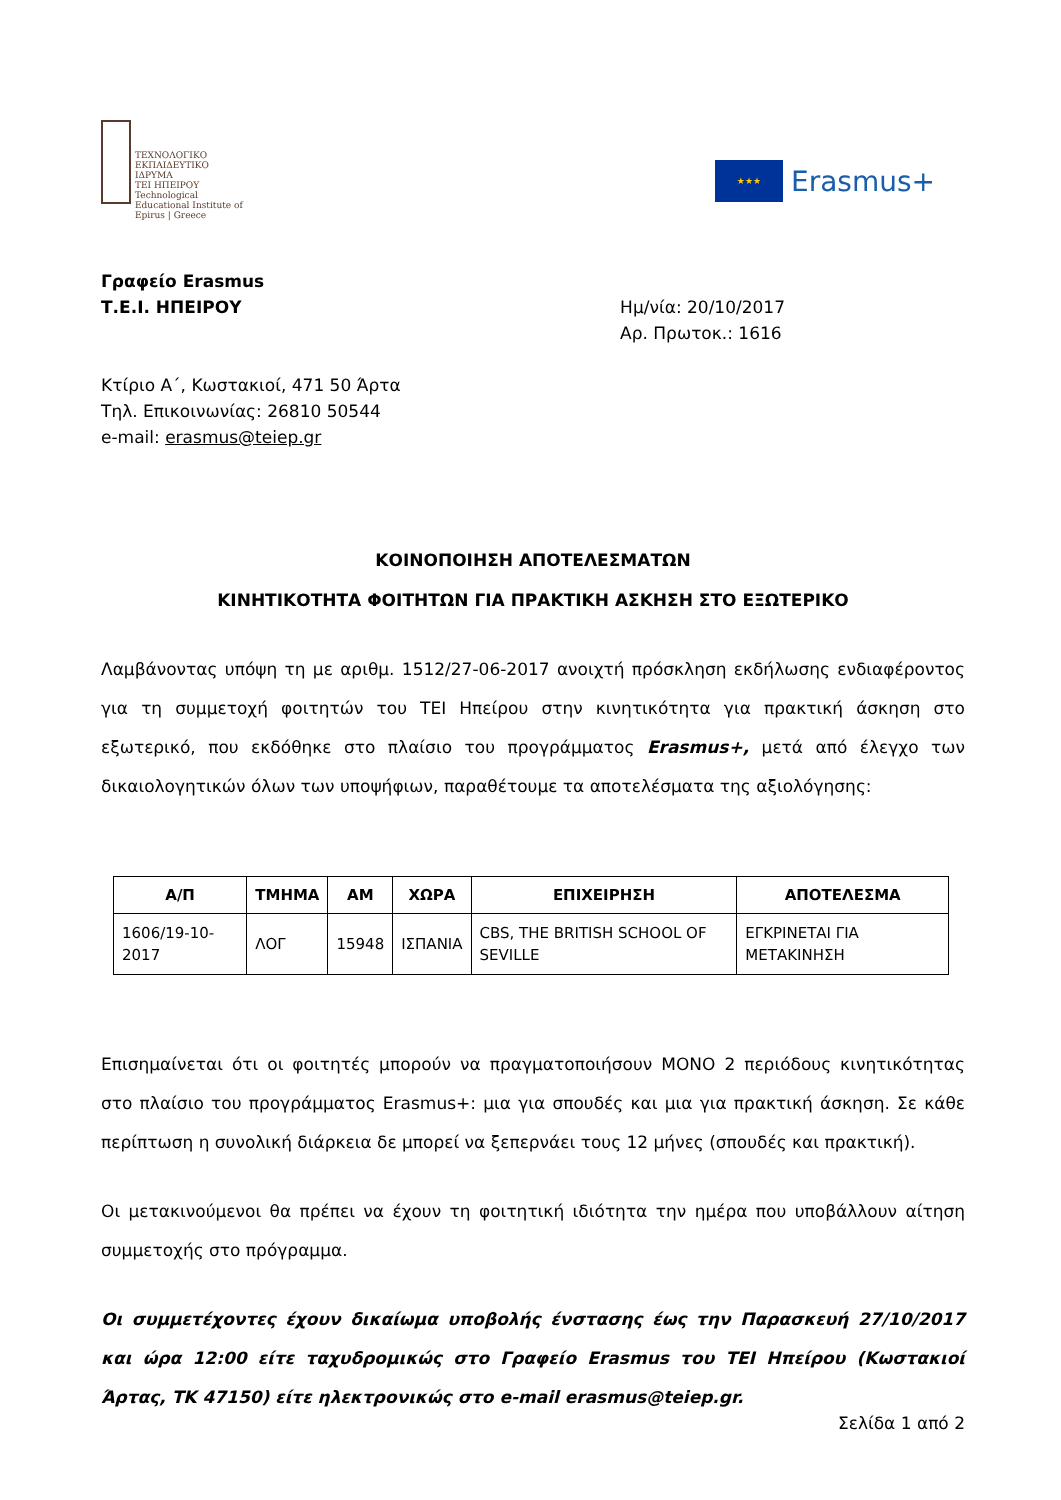ΤΕΧΝΟΛΟΓΙΚΟ ΕΚΠΑΙΔΕΥΤΙΚΟ ΙΔΡΥΜΑ
ΤΕΙ ΗΠΕΙΡΟΥ
Technological Educational Institute of Epirus | Greece
★★★
Erasmus+
Γραφείο Erasmus
Τ.Ε.Ι. ΗΠΕΙΡΟΥ
Ημ/νία: 20/10/2017
Αρ. Πρωτοκ.: 1616
Κτίριο Α΄, Κωστακιοί, 471 50 Άρτα
Τηλ. Επικοινωνίας: 26810 50544
e-mail: erasmus@teiep.gr
ΚΟΙΝΟΠΟΙΗΣΗ ΑΠΟΤΕΛΕΣΜΑΤΩΝ
ΚΙΝΗΤΙΚΟΤΗΤΑ ΦΟΙΤΗΤΩΝ ΓΙΑ ΠΡΑΚΤΙΚΗ ΑΣΚΗΣΗ ΣΤΟ ΕΞΩΤΕΡΙΚΟ
Λαμβάνοντας υπόψη τη με αριθμ. 1512/27-06-2017 ανοιχτή πρόσκληση εκδήλωσης ενδιαφέροντος για τη συμμετοχή φοιτητών του ΤΕΙ Ηπείρου στην κινητικότητα για πρακτική άσκηση στο εξωτερικό, που εκδόθηκε στο πλαίσιο του προγράμματος Erasmus+, μετά από έλεγχο των δικαιολογητικών όλων των υποψήφιων, παραθέτουμε τα αποτελέσματα της αξιολόγησης:
| Α/Π | ΤΜΗΜΑ | ΑΜ | ΧΩΡΑ | ΕΠΙΧΕΙΡΗΣΗ | ΑΠΟΤΕΛΕΣΜΑ |
| --- | --- | --- | --- | --- | --- |
| 1606/19-10-2017 | ΛΟΓ | 15948 | ΙΣΠΑΝΙΑ | CBS, THE BRITISH SCHOOL OF SEVILLE | ΕΓΚΡΙΝΕΤΑΙ ΓΙΑ ΜΕΤΑΚΙΝΗΣΗ |
Επισημαίνεται ότι οι φοιτητές μπορούν να πραγματοποιήσουν ΜΟΝΟ 2 περιόδους κινητικότητας στο πλαίσιο του προγράμματος Erasmus+: μια για σπουδές και μια για πρακτική άσκηση. Σε κάθε περίπτωση η συνολική διάρκεια δε μπορεί να ξεπερνάει τους 12 μήνες (σπουδές και πρακτική).
Οι μετακινούμενοι θα πρέπει να έχουν τη φοιτητική ιδιότητα την ημέρα που υποβάλλουν αίτηση συμμετοχής στο πρόγραμμα.
Οι συμμετέχοντες έχουν δικαίωμα υποβολής ένστασης έως την Παρασκευή 27/10/2017 και ώρα 12:00 είτε ταχυδρομικώς στο Γραφείο Erasmus του ΤΕΙ Ηπείρου (Κωστακιοί Άρτας, ΤΚ 47150) είτε ηλεκτρονικώς στο e-mail erasmus@teiep.gr.
Σελίδα 1 από 2